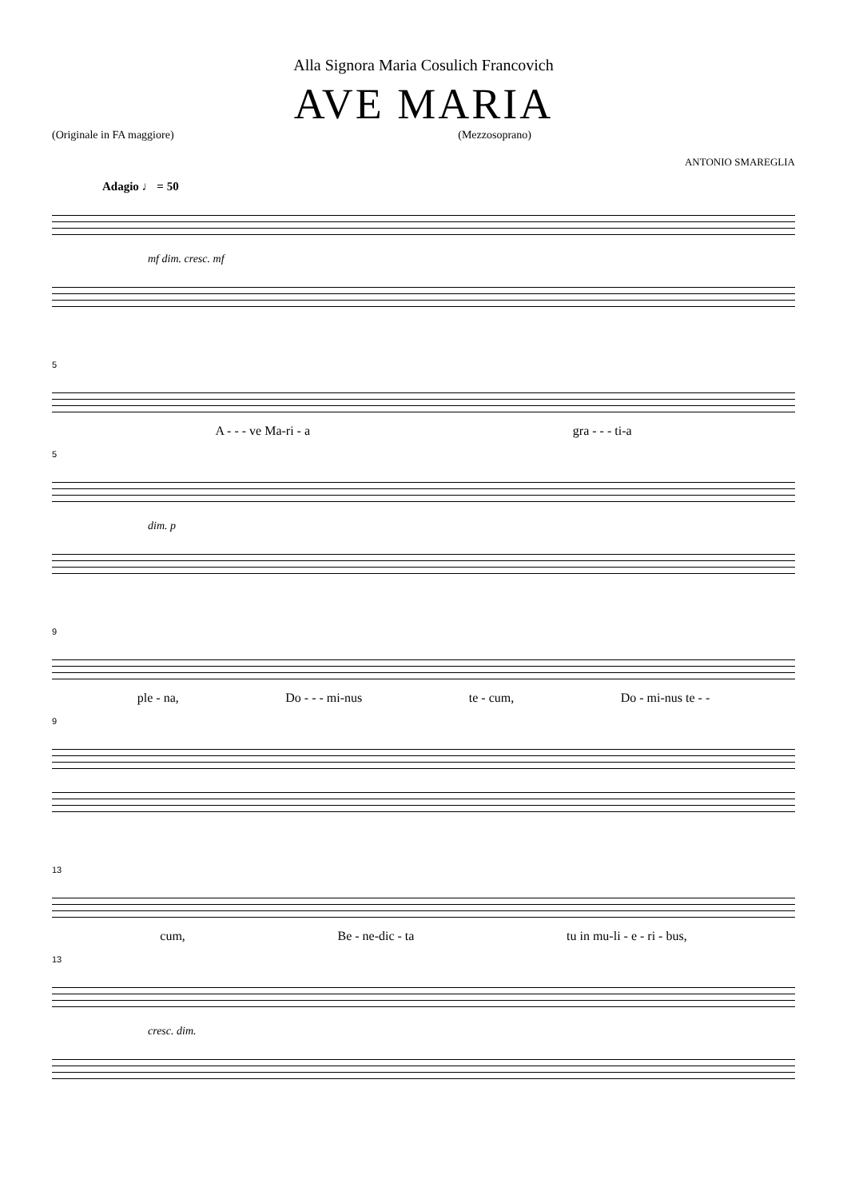Alla Signora Maria Cosulich Francovich
AVE MARIA
(Originale in FA maggiore) (Mezzosoprano)
ANTONIO SMAREGLIA
Adagio ♩ = 50
mf dim. cresc. mf
5
A - - - ve Ma-ri - a gra - - - ti-a
5
dim. p
9
ple - na, Do - - - mi-nus te - cum, Do - mi-nus te - -
9
13
cum, Be - ne-dic - ta tu in mu-li - e - ri - bus,
13
cresc. dim.